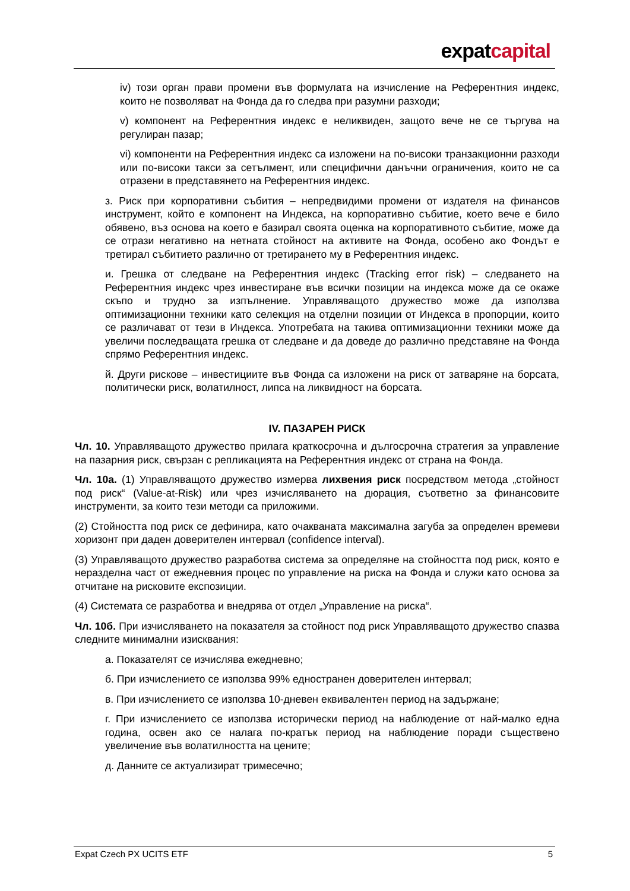expatcapital
iv) този орган прави промени във формулата на изчисление на Референтния индекс, които не позволяват на Фонда да го следва при разумни разходи;
v) компонент на Референтния индекс е неликвиден, защото вече не се търгува на регулиран пазар;
vi) компоненти на Референтния индекс са изложени на по-високи транзакционни разходи или по-високи такси за сетълмент, или специфични данъчни ограничения, които не са отразени в представянето на Референтния индекс.
з. Риск при корпоративни събития – непредвидими промени от издателя на финансов инструмент, който е компонент на Индекса, на корпоративно събитие, което вече е било обявено, въз основа на което е базирал своята оценка на корпоративното събитие, може да се отрази негативно на нетната стойност на активите на Фонда, особено ако Фондът е третирал събитието различно от третирането му в Референтния индекс.
и. Грешка от следване на Референтния индекс (Tracking error risk) – следването на Референтния индекс чрез инвестиране във всички позиции на индекса може да се окаже скъпо и трудно за изпълнение. Управляващото дружество може да използва оптимизационни техники като селекция на отделни позиции от Индекса в пропорции, които се различават от тези в Индекса. Употребата на такива оптимизационни техники може да увеличи последващата грешка от следване и да доведе до различно представяне на Фонда спрямо Референтния индекс.
й. Други рискове – инвестициите във Фонда са изложени на риск от затваряне на борсата, политически риск, волатилност, липса на ликвидност на борсата.
IV. ПАЗАРЕН РИСК
Чл. 10. Управляващото дружество прилага краткосрочна и дългосрочна стратегия за управление на пазарния риск, свързан с репликацията на Референтния индекс от страна на Фонда.
Чл. 10а. (1) Управляващото дружество измерва лихвения риск посредством метода „стойност под риск“ (Value-at-Risk) или чрез изчисляването на дюрация, съответно за финансовите инструменти, за които тези методи са приложими.
(2) Стойността под риск се дефинира, като очакваната максимална загуба за определен времеви хоризонт при даден доверителен интервал (confidence interval).
(3) Управляващото дружество разработва система за определяне на стойността под риск, която е неразделна част от ежедневния процес по управление на риска на Фонда и служи като основа за отчитане на рисковите експозиции.
(4) Системата се разработва и внедрява от отдел „Управление на риска“.
Чл. 10б. При изчисляването на показателя за стойност под риск Управляващото дружество спазва следните минимални изисквания:
а. Показателят се изчислява ежедневно;
б. При изчислението се използва 99% едностранен доверителен интервал;
в. При изчислението се използва 10-дневен еквивалентен период на задържане;
г. При изчислението се използва исторически период на наблюдение от най-малко една година, освен ако се налага по-кратък период на наблюдение поради съществено увеличение във волатилността на цените;
д. Данните се актуализират тримесечно;
Expat Czech PX UCITS ETF 5